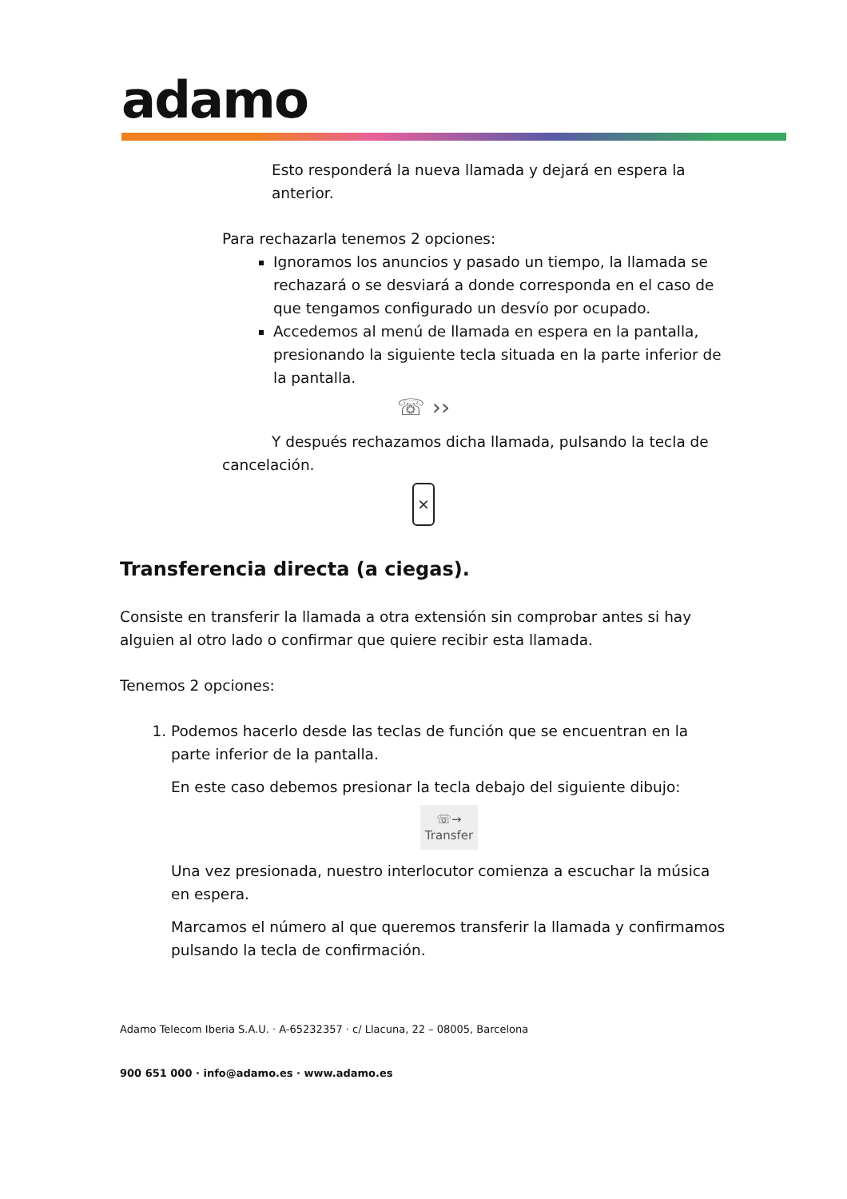adamo
Esto responderá la nueva llamada y dejará en espera la anterior.
Para rechazarla tenemos 2 opciones:
Ignoramos los anuncios y pasado un tiempo, la llamada se rechazará o se desviará a donde corresponda en el caso de que tengamos configurado un desvío por ocupado.
Accedemos al menú de llamada en espera en la pantalla, presionando la siguiente tecla situada en la parte inferior de la pantalla.
☏ ››
Y después rechazamos dicha llamada, pulsando la tecla de cancelación.
×
Transferencia directa (a ciegas).
Consiste en transferir la llamada a otra extensión sin comprobar antes si hay alguien al otro lado o confirmar que quiere recibir esta llamada.
Tenemos 2 opciones:
1. Podemos hacerlo desde las teclas de función que se encuentran en la parte inferior de la pantalla.
En este caso debemos presionar la tecla debajo del siguiente dibujo:
☏→
Transfer
Una vez presionada, nuestro interlocutor comienza a escuchar la música en espera.
Marcamos el número al que queremos transferir la llamada y confirmamos pulsando la tecla de confirmación.
Adamo Telecom Iberia S.A.U. · A-65232357 · c/ Llacuna, 22 – 08005, Barcelona
900 651 000 · info@adamo.es · www.adamo.es